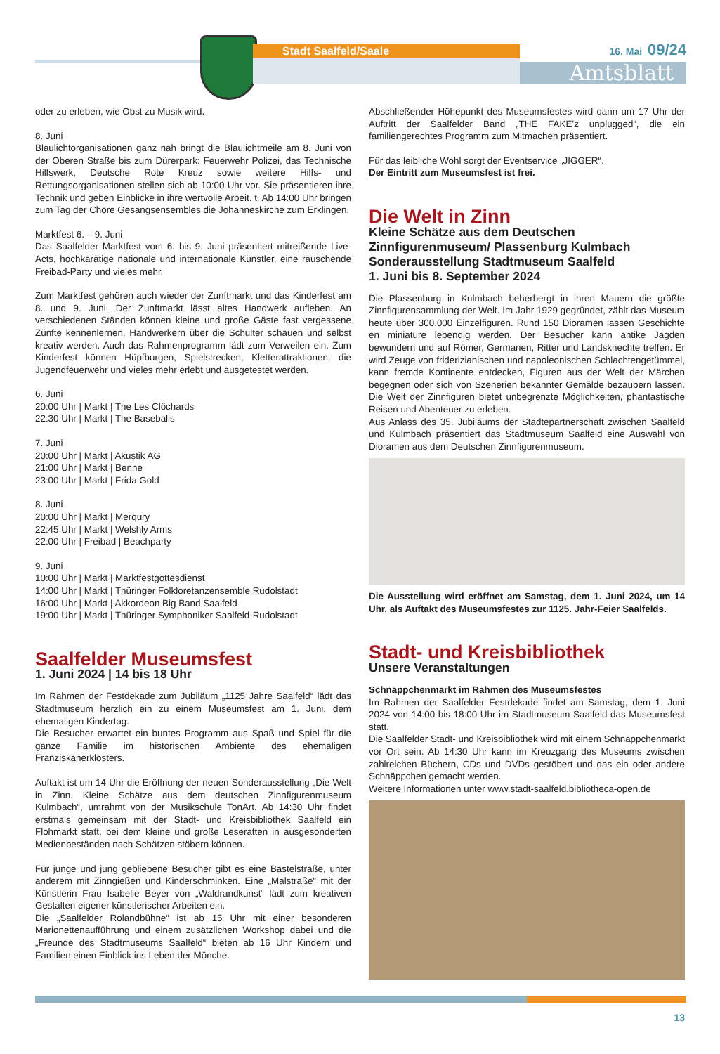Stadt Saalfeld/Saale 16. Mai_09/24
Amtsblatt
oder zu erleben, wie Obst zu Musik wird.
8. Juni
Blaulichtorganisationen ganz nah bringt die Blaulichtmeile am 8. Juni von der Oberen Straße bis zum Dürerpark: Feuerwehr Polizei, das Technische Hilfswerk, Deutsche Rote Kreuz sowie weitere Hilfs- und Rettungsorganisationen stellen sich ab 10:00 Uhr vor. Sie präsentieren ihre Technik und geben Einblicke in ihre wertvolle Arbeit. t. Ab 14:00 Uhr bringen zum Tag der Chöre Gesangsensembles die Johanneskirche zum Erklingen.
Marktfest 6. – 9. Juni
Das Saalfelder Marktfest vom 6. bis 9. Juni präsentiert mitreißende Live-Acts, hochkarätige nationale und internationale Künstler, eine rauschende Freibad-Party und vieles mehr.
Zum Marktfest gehören auch wieder der Zunftmarkt und das Kinderfest am 8. und 9. Juni. Der Zunftmarkt lässt altes Handwerk aufleben. An verschiedenen Ständen können kleine und große Gäste fast vergessene Zünfte kennenlernen, Handwerkern über die Schulter schauen und selbst kreativ werden. Auch das Rahmenprogramm lädt zum Verweilen ein. Zum Kinderfest können Hüpfburgen, Spielstrecken, Kletterattraktionen, die Jugendfeuerwehr und vieles mehr erlebt und ausgetestet werden.
6. Juni
20:00 Uhr | Markt | The Les Clöchards
22:30 Uhr | Markt | The Baseballs
7. Juni
20:00 Uhr | Markt | Akustik AG
21:00 Uhr | Markt | Benne
23:00 Uhr | Markt | Frida Gold
8. Juni
20:00 Uhr | Markt | Merqury
22:45 Uhr | Markt | Welshly Arms
22:00 Uhr | Freibad | Beachparty
9. Juni
10:00 Uhr | Markt | Marktfestgottesdienst
14:00 Uhr | Markt | Thüringer Folkloretanzensemble Rudolstadt
16:00 Uhr | Markt | Akkordeon Big Band Saalfeld
19:00 Uhr | Markt | Thüringer Symphoniker Saalfeld-Rudolstadt
Saalfelder Museumsfest
1. Juni 2024 | 14 bis 18 Uhr
Im Rahmen der Festdekade zum Jubiläum „1125 Jahre Saalfeld“ lädt das Stadtmuseum herzlich ein zu einem Museumsfest am 1. Juni, dem ehemaligen Kindertag.
Die Besucher erwartet ein buntes Programm aus Spaß und Spiel für die ganze Familie im historischen Ambiente des ehemaligen Franziskanerklosters.
Auftakt ist um 14 Uhr die Eröffnung der neuen Sonderausstellung „Die Welt in Zinn. Kleine Schätze aus dem deutschen Zinnfigurenmuseum Kulmbach“, umrahmt von der Musikschule TonArt. Ab 14:30 Uhr findet erstmals gemeinsam mit der Stadt- und Kreisbibliothek Saalfeld ein Flohmarkt statt, bei dem kleine und große Leseratten in ausgesonderten Medienbeständen nach Schätzen stöbern können.
Für junge und jung gebliebene Besucher gibt es eine Bastelstraße, unter anderem mit Zinngießen und Kinderschminken. Eine „Malstraße“ mit der Künstlerin Frau Isabelle Beyer von „Waldrandkunst“ lädt zum kreativen Gestalten eigener künstlerischer Arbeiten ein.
Die „Saalfelder Rolandbühne“ ist ab 15 Uhr mit einer besonderen Marionettenaufführung und einem zusätzlichen Workshop dabei und die „Freunde des Stadtmuseums Saalfeld“ bieten ab 16 Uhr Kindern und Familien einen Einblick ins Leben der Mönche.
Abschließender Höhepunkt des Museumsfestes wird dann um 17 Uhr der Auftritt der Saalfelder Band „THE FAKE’z unplugged“, die ein familiengerechtes Programm zum Mitmachen präsentiert.
Für das leibliche Wohl sorgt der Eventservice „JIGGER“.
Der Eintritt zum Museumsfest ist frei.
Die Welt in Zinn
Kleine Schätze aus dem Deutschen Zinnfigurenmuseum/ Plassenburg Kulmbach
Sonderausstellung Stadtmuseum Saalfeld
1. Juni bis 8. September 2024
Die Plassenburg in Kulmbach beherbergt in ihren Mauern die größte Zinnfigurensammlung der Welt. Im Jahr 1929 gegründet, zählt das Museum heute über 300.000 Einzelfiguren. Rund 150 Dioramen lassen Geschichte en miniature lebendig werden. Der Besucher kann antike Jagden bewundern und auf Römer, Germanen, Ritter und Landsknechte treffen. Er wird Zeuge von friderizianischen und napoleonischen Schlachtengetümmel, kann fremde Kontinente entdecken, Figuren aus der Welt der Märchen begegnen oder sich von Szenerien bekannter Gemälde bezaubern lassen. Die Welt der Zinnfiguren bietet unbegrenzte Möglichkeiten, phantastische Reisen und Abenteuer zu erleben.
Aus Anlass des 35. Jubiläums der Städtepartnerschaft zwischen Saalfeld und Kulmbach präsentiert das Stadtmuseum Saalfeld eine Auswahl von Dioramen aus dem Deutschen Zinnfigurenmuseum.
Die Ausstellung wird eröffnet am Samstag, dem 1. Juni 2024, um 14 Uhr, als Auftakt des Museumsfestes zur 1125. Jahr-Feier Saalfelds.
Stadt- und Kreisbibliothek
Unsere Veranstaltungen
Schnäppchenmarkt im Rahmen des Museumsfestes
Im Rahmen der Saalfelder Festdekade findet am Samstag, dem 1. Juni 2024 von 14:00 bis 18:00 Uhr im Stadtmuseum Saalfeld das Museumsfest statt.
Die Saalfelder Stadt- und Kreisbibliothek wird mit einem Schnäppchenmarkt vor Ort sein. Ab 14:30 Uhr kann im Kreuzgang des Museums zwischen zahlreichen Büchern, CDs und DVDs gestöbert und das ein oder andere Schnäppchen gemacht werden.
Weitere Informationen unter www.stadt-saalfeld.bibliotheca-open.de
13